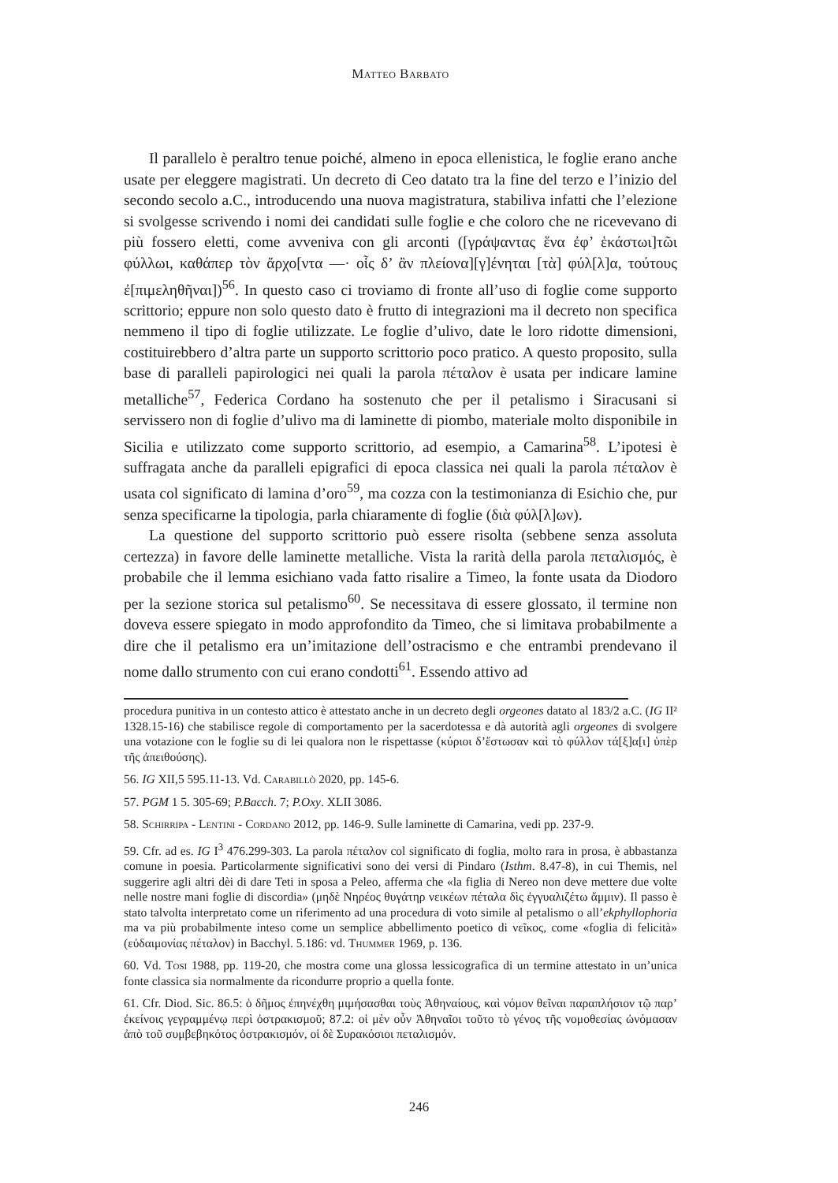Matteo Barbato
Il parallelo è peraltro tenue poiché, almeno in epoca ellenistica, le foglie erano anche usate per eleggere magistrati. Un decreto di Ceo datato tra la fine del terzo e l’inizio del secondo secolo a.C., introducendo una nuova magistratura, stabiliva infatti che l’elezione si svolgesse scrivendo i nomi dei candidati sulle foglie e che coloro che ne ricevevano di più fossero eletti, come avveniva con gli arconti ([γράψαντας ἕνα ἐφ’ ἑκάστωι]τῶι φύλλωι, καθάπερ τὸν ἄρχο[ντα —· οἷς δ’ ἂν πλείονα][γ]ένηται [τὰ] φύλ[λ]α, τούτους ἐ[πιμεληθῆναι])<sup>56</sup>. In questo caso ci troviamo di fronte all’uso di foglie come supporto scrittorio; eppure non solo questo dato è frutto di integrazioni ma il decreto non specifica nemmeno il tipo di foglie utilizzate. Le foglie d’ulivo, date le loro ridotte dimensioni, costituirebbero d’altra parte un supporto scrittorio poco pratico. A questo proposito, sulla base di paralleli papirologici nei quali la parola πέταλον è usata per indicare lamine metalliche<sup>57</sup>, Federica Cordano ha sostenuto che per il petalismo i Siracusani si servissero non di foglie d’ulivo ma di laminette di piombo, materiale molto disponibile in Sicilia e utilizzato come supporto scrittorio, ad esempio, a Camarina<sup>58</sup>. L’ipotesi è suffragata anche da paralleli epigrafici di epoca classica nei quali la parola πέταλον è usata col significato di lamina d’oro<sup>59</sup>, ma cozza con la testimonianza di Esichio che, pur senza specificarne la tipologia, parla chiaramente di foglie (διὰ φύλ[λ]ων).
La questione del supporto scrittorio può essere risolta (sebbene senza assoluta certezza) in favore delle laminette metalliche. Vista la rarità della parola πεταλισμός, è probabile che il lemma esichiano vada fatto risalire a Timeo, la fonte usata da Diodoro per la sezione storica sul petalismo<sup>60</sup>. Se necessitava di essere glossato, il termine non doveva essere spiegato in modo approfondito da Timeo, che si limitava probabilmente a dire che il petalismo era un’imitazione dell’ostracismo e che entrambi prendevano il nome dallo strumento con cui erano condotti<sup>61</sup>. Essendo attivo ad
procedura punitiva in un contesto attico è attestato anche in un decreto degli orgeones datato al 183/2 a.C. (IG II² 1328.15-16) che stabilisce regole di comportamento per la sacerdotessa e dà autorità agli orgeones di svolgere una votazione con le foglie su di lei qualora non le rispettasse (κύριοι δ’ἔστωσαν καὶ τὸ φύλλον τά[ξ]α[ι] ὑπὲρ τῆς ἀπειθούσης).
56. IG XII,5 595.11-13. Vd. Carabillò 2020, pp. 145-6.
57. PGM 1 5. 305-69; P.Bacch. 7; P.Oxy. XLII 3086.
58. Schirripa - Lentini - Cordano 2012, pp. 146-9. Sulle laminette di Camarina, vedi pp. 237-9.
59. Cfr. ad es. IG I<sup>3</sup> 476.299-303. La parola πέταλον col significato di foglia, molto rara in prosa, è abbastanza comune in poesia. Particolarmente significativi sono dei versi di Pindaro (Isthm. 8.47-8), in cui Themis, nel suggerire agli altri dèi di dare Teti in sposa a Peleo, afferma che «la figlia di Nereo non deve mettere due volte nelle nostre mani foglie di discordia» (μηδὲ Νηρέος θυγάτηρ νεικέων πέταλα δὶς ἐγγυαλιζέτω ἄμμιν). Il passo è stato talvolta interpretato come un riferimento ad una procedura di voto simile al petalismo o all’ekphyllophoria ma va più probabilmente inteso come un semplice abbellimento poetico di νεῖκος, come «foglia di felicità» (εὐδαιμονίας πέταλον) in Bacchyl. 5.186: vd. Thummer 1969, p. 136.
60. Vd. Tosi 1988, pp. 119-20, che mostra come una glossa lessicografica di un termine attestato in un’unica fonte classica sia normalmente da ricondurre proprio a quella fonte.
61. Cfr. Diod. Sic. 86.5: ὁ δῆμος ἐπηνέχθη μιμήσασθαι τοὺς Ἀθηναίους, καὶ νόμον θεῖναι παραπλήσιον τῷ παρ’ ἐκείνοις γεγραμμένῳ περὶ ὀστρακισμοῦ; 87.2: οἱ μὲν οὖν Ἀθηναῖοι τοῦτο τὸ γένος τῆς νομοθεσίας ὠνόμασαν ἀπὸ τοῦ συμβεβηκότος ὀστρακισμόν, οἱ δὲ Συρακόσιοι πεταλισμόν.
246